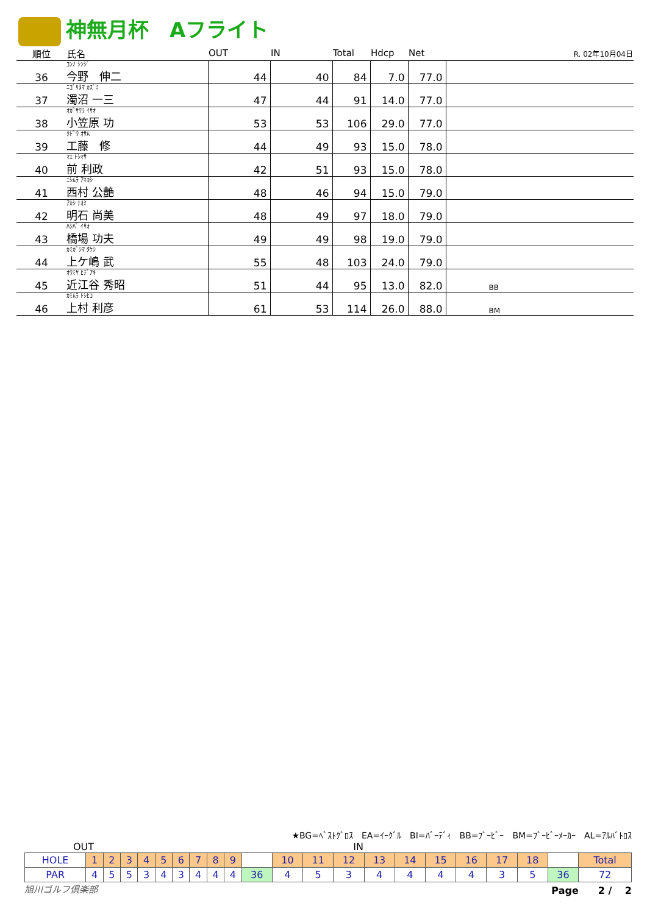神無月杯　Aフライト
| 順位 | 氏名 | OUT | IN | Total | Hdcp | Net | | R. 02年10月04日 |
| --- | --- | --- | --- | --- | --- | --- | --- | --- |
| 36 | ｺﾝﾉ ｼﾝｼﾞ 今野 伸二 | 44 | 40 | 84 | 7.0 | 77.0 | | |
| 37 | ﾆｺﾞﾘﾇﾏ ｶｽﾞﾐ 濁沼 一三 | 47 | 44 | 91 | 14.0 | 77.0 | | |
| 38 | ｵｶﾞｻﾜﾗ ｲｻｵ 小笠原 功 | 53 | 53 | 106 | 29.0 | 77.0 | | |
| 39 | ｸﾄﾞｳ ｵｻﾑ 工藤 修 | 44 | 49 | 93 | 15.0 | 78.0 | | |
| 40 | ﾏｴ ﾄｼﾏｻ 前 利政 | 42 | 51 | 93 | 15.0 | 78.0 | | |
| 41 | ﾆｼﾑﾗ ｱｷﾖｼ 西村 公艶 | 48 | 46 | 94 | 15.0 | 79.0 | | |
| 42 | ｱｶｼ ﾅｵﾐ 明石 尚美 | 48 | 49 | 97 | 18.0 | 79.0 | | |
| 43 | ﾊｼﾊﾞ ｲｻｵ 橋場 功夫 | 49 | 49 | 98 | 19.0 | 79.0 | | |
| 44 | ｶﾐｶﾞｼﾏ ﾀｹｼ 上ケ嶋 武 | 55 | 48 | 103 | 24.0 | 79.0 | | |
| 45 | ｵｳﾐﾔ ﾋﾃﾞｱｷ 近江谷 秀昭 | 51 | 44 | 95 | 13.0 | 82.0 | BB | |
| 46 | ｶﾐﾑﾗ ﾄｼﾋｺ 上村 利彦 | 61 | 53 | 114 | 26.0 | 88.0 | BM | |
★BG=ﾍﾞｽﾄｸﾞﾛｽ　EA=ｲｰｸﾞﾙ　BI=ﾊﾞｰﾃﾞｨ　BB=ﾌﾞｰﾋﾞｰ　BM=ﾌﾞｰﾋﾞｰﾒｰｶｰ　AL=ｱﾙﾊﾞﾄﾛｽ
OUT IN
| HOLE | 1 | 2 | 3 | 4 | 5 | 6 | 7 | 8 | 9 | | 10 | 11 | 12 | 13 | 14 | 15 | 16 | 17 | 18 | | Total |
| PAR | 4 | 5 | 5 | 3 | 4 | 3 | 4 | 4 | 4 | 36 | 4 | 5 | 3 | 4 | 4 | 4 | 4 | 3 | 5 | 36 | 72 |
旭川ゴルフ倶楽部 Page　　2 /　 2